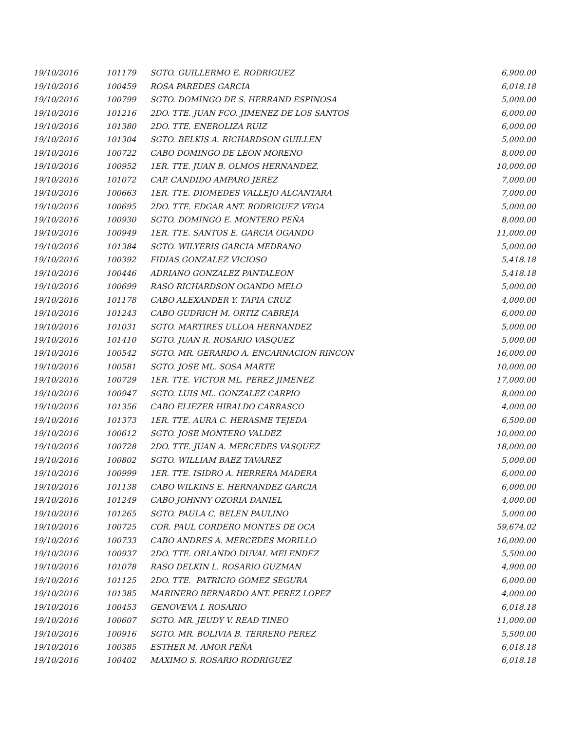| 19/10/2016 | 101179 | SGTO. GUILLERMO E. RODRIGUEZ | 6,900.00 |
| 19/10/2016 | 100459 | ROSA PAREDES GARCIA | 6,018.18 |
| 19/10/2016 | 100799 | SGTO. DOMINGO DE S. HERRAND ESPINOSA | 5,000.00 |
| 19/10/2016 | 101216 | 2DO. TTE. JUAN FCO. JIMENEZ DE LOS SANTOS | 6,000.00 |
| 19/10/2016 | 101380 | 2DO. TTE. ENEROLIZA RUIZ | 6,000.00 |
| 19/10/2016 | 101304 | SGTO. BELKIS A. RICHARDSON GUILLEN | 5,000.00 |
| 19/10/2016 | 100722 | CABO DOMINGO DE LEON MORENO | 8,000.00 |
| 19/10/2016 | 100952 | 1ER. TTE. JUAN B. OLMOS HERNANDEZ. | 10,000.00 |
| 19/10/2016 | 101072 | CAP. CANDIDO AMPARO JEREZ | 7,000.00 |
| 19/10/2016 | 100663 | 1ER. TTE. DIOMEDES VALLEJO ALCANTARA | 7,000.00 |
| 19/10/2016 | 100695 | 2DO. TTE. EDGAR ANT. RODRIGUEZ VEGA | 5,000.00 |
| 19/10/2016 | 100930 | SGTO. DOMINGO E. MONTERO PEÑA | 8,000.00 |
| 19/10/2016 | 100949 | 1ER. TTE. SANTOS E. GARCIA OGANDO | 11,000.00 |
| 19/10/2016 | 101384 | SGTO. WILYERIS GARCIA MEDRANO | 5,000.00 |
| 19/10/2016 | 100392 | FIDIAS GONZALEZ VICIOSO | 5,418.18 |
| 19/10/2016 | 100446 | ADRIANO GONZALEZ PANTALEON | 5,418.18 |
| 19/10/2016 | 100699 | RASO RICHARDSON OGANDO MELO | 5,000.00 |
| 19/10/2016 | 101178 | CABO ALEXANDER Y. TAPIA CRUZ | 4,000.00 |
| 19/10/2016 | 101243 | CABO GUDRICH M. ORTIZ CABREJA | 6,000.00 |
| 19/10/2016 | 101031 | SGTO. MARTIRES ULLOA HERNANDEZ | 5,000.00 |
| 19/10/2016 | 101410 | SGTO. JUAN R. ROSARIO VASQUEZ | 5,000.00 |
| 19/10/2016 | 100542 | SGTO. MR. GERARDO A. ENCARNACION RINCON | 16,000.00 |
| 19/10/2016 | 100581 | SGTO. JOSE ML. SOSA MARTE | 10,000.00 |
| 19/10/2016 | 100729 | 1ER. TTE. VICTOR ML. PEREZ JIMENEZ | 17,000.00 |
| 19/10/2016 | 100947 | SGTO. LUIS ML. GONZALEZ CARPIO | 8,000.00 |
| 19/10/2016 | 101356 | CABO ELIEZER HIRALDO CARRASCO | 4,000.00 |
| 19/10/2016 | 101373 | 1ER. TTE. AURA C. HERASME TEJEDA | 6,500.00 |
| 19/10/2016 | 100612 | SGTO. JOSE MONTERO VALDEZ | 10,000.00 |
| 19/10/2016 | 100728 | 2DO. TTE. JUAN A. MERCEDES VASQUEZ | 18,000.00 |
| 19/10/2016 | 100802 | SGTO. WILLIAM BAEZ TAVAREZ | 5,000.00 |
| 19/10/2016 | 100999 | 1ER. TTE. ISIDRO A. HERRERA MADERA | 6,000.00 |
| 19/10/2016 | 101138 | CABO WILKINS E. HERNANDEZ GARCIA | 6,000.00 |
| 19/10/2016 | 101249 | CABO JOHNNY OZORIA DANIEL | 4,000.00 |
| 19/10/2016 | 101265 | SGTO. PAULA C. BELEN PAULINO | 5,000.00 |
| 19/10/2016 | 100725 | COR. PAUL CORDERO MONTES DE OCA | 59,674.02 |
| 19/10/2016 | 100733 | CABO ANDRES A. MERCEDES MORILLO | 16,000.00 |
| 19/10/2016 | 100937 | 2DO. TTE. ORLANDO DUVAL MELENDEZ | 5,500.00 |
| 19/10/2016 | 101078 | RASO DELKIN L. ROSARIO GUZMAN | 4,900.00 |
| 19/10/2016 | 101125 | 2DO. TTE. PATRICIO GOMEZ SEGURA | 6,000.00 |
| 19/10/2016 | 101385 | MARINERO BERNARDO ANT. PEREZ LOPEZ | 4,000.00 |
| 19/10/2016 | 100453 | GENOVEVA I. ROSARIO | 6,018.18 |
| 19/10/2016 | 100607 | SGTO. MR. JEUDY V. READ TINEO | 11,000.00 |
| 19/10/2016 | 100916 | SGTO. MR. BOLIVIA B. TERRERO PEREZ | 5,500.00 |
| 19/10/2016 | 100385 | ESTHER M. AMOR PEÑA | 6,018.18 |
| 19/10/2016 | 100402 | MAXIMO S. ROSARIO RODRIGUEZ | 6,018.18 |